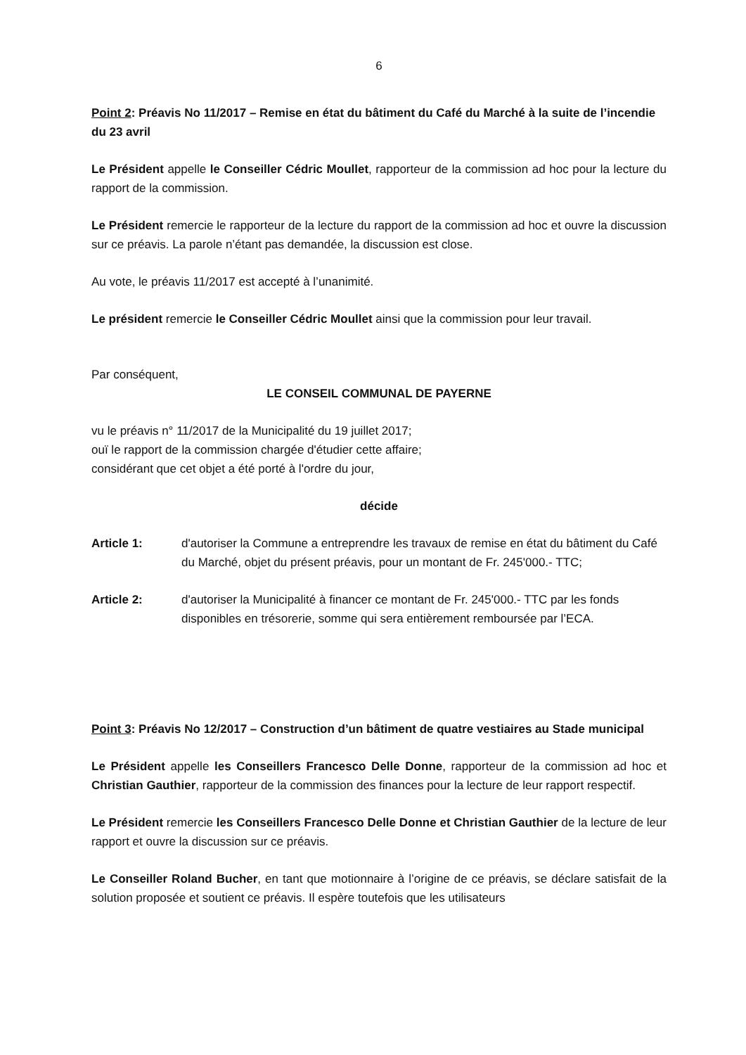6
Point 2: Préavis No 11/2017 – Remise en état du bâtiment du Café du Marché à la suite de l’incendie du 23 avril
Le Président appelle le Conseiller Cédric Moullet, rapporteur de la commission ad hoc pour la lecture du rapport de la commission.
Le Président remercie le rapporteur de la lecture du rapport de la commission ad hoc et ouvre la discussion sur ce préavis. La parole n’étant pas demandée, la discussion est close.
Au vote, le préavis 11/2017 est accepté à l’unanimité.
Le président remercie le Conseiller Cédric Moullet ainsi que la commission pour leur travail.
Par conséquent,
LE CONSEIL COMMUNAL DE PAYERNE
vu le préavis n° 11/2017 de la Municipalité du 19 juillet 2017;
ouï le rapport de la commission chargée d'étudier cette affaire;
considérant que cet objet a été porté à l'ordre du jour,
décide
Article 1: d'autoriser la Commune a entreprendre les travaux de remise en état du bâtiment du Café du Marché, objet du présent préavis, pour un montant de Fr. 245'000.- TTC;
Article 2: d'autoriser la Municipalité à financer ce montant de Fr. 245'000.- TTC par les fonds disponibles en trésorerie, somme qui sera entièrement remboursée par l’ECA.
Point 3: Préavis No 12/2017 – Construction d’un bâtiment de quatre vestiaires au Stade municipal
Le Président appelle les Conseillers Francesco Delle Donne, rapporteur de la commission ad hoc et Christian Gauthier, rapporteur de la commission des finances pour la lecture de leur rapport respectif.
Le Président remercie les Conseillers Francesco Delle Donne et Christian Gauthier de la lecture de leur rapport et ouvre la discussion sur ce préavis.
Le Conseiller Roland Bucher, en tant que motionnaire à l’origine de ce préavis, se déclare satisfait de la solution proposée et soutient ce préavis. Il espère toutefois que les utilisateurs